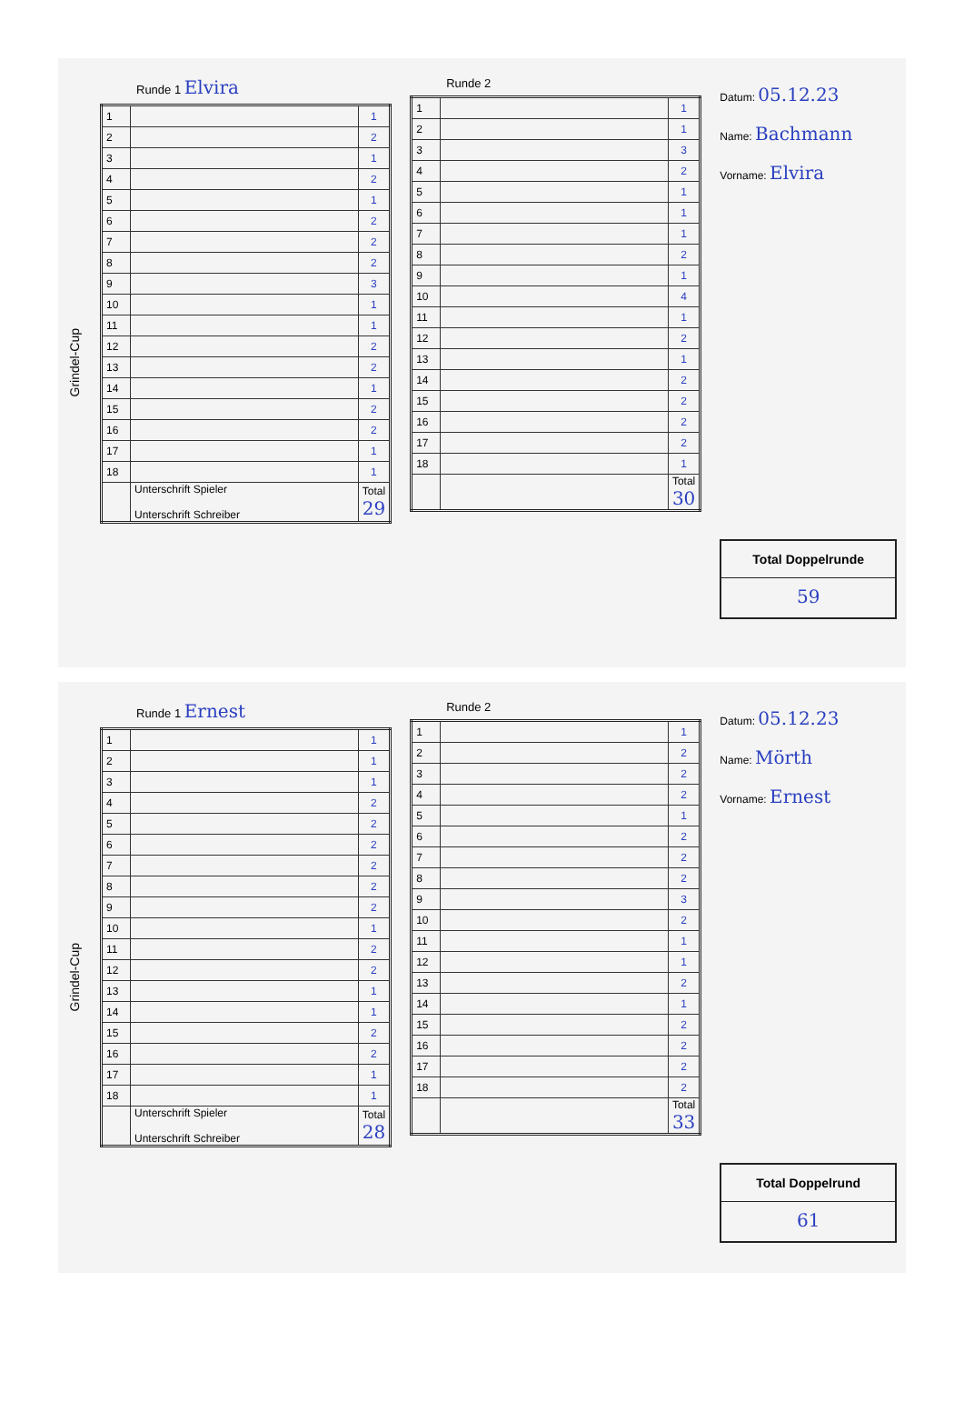Grindel-Cup
Runde 1 Elvira
| 1 | | 1 |
| 2 | | 2 |
| 3 | | 1 |
| 4 | | 2 |
| 5 | | 1 |
| 6 | | 2 |
| 7 | | 2 |
| 8 | | 2 |
| 9 | | 3 |
| 10 | | 1 |
| 11 | | 1 |
| 12 | | 2 |
| 13 | | 2 |
| 14 | | 1 |
| 15 | | 2 |
| 16 | | 2 |
| 17 | | 1 |
| 18 | | 1 |
| | Unterschrift Spieler Unterschrift Schreiber | Total 29 |
Runde 2
| 1 | | 1 |
| 2 | | 1 |
| 3 | | 3 |
| 4 | | 2 |
| 5 | | 1 |
| 6 | | 1 |
| 7 | | 1 |
| 8 | | 2 |
| 9 | | 1 |
| 10 | | 4 |
| 11 | | 1 |
| 12 | | 2 |
| 13 | | 1 |
| 14 | | 2 |
| 15 | | 2 |
| 16 | | 2 |
| 17 | | 2 |
| 18 | | 1 |
| | | Total 30 |
Datum: 05.12.23
Name: Bachmann
Vorname: Elvira
Total Doppelrunde
59
Grindel-Cup
Runde 1 Ernest
| 1 | | 1 |
| 2 | | 1 |
| 3 | | 1 |
| 4 | | 2 |
| 5 | | 2 |
| 6 | | 2 |
| 7 | | 2 |
| 8 | | 2 |
| 9 | | 2 |
| 10 | | 1 |
| 11 | | 2 |
| 12 | | 2 |
| 13 | | 1 |
| 14 | | 1 |
| 15 | | 2 |
| 16 | | 2 |
| 17 | | 1 |
| 18 | | 1 |
| | Unterschrift Spieler Unterschrift Schreiber | Total 28 |
Runde 2
| 1 | | 1 |
| 2 | | 2 |
| 3 | | 2 |
| 4 | | 2 |
| 5 | | 1 |
| 6 | | 2 |
| 7 | | 2 |
| 8 | | 2 |
| 9 | | 3 |
| 10 | | 2 |
| 11 | | 1 |
| 12 | | 1 |
| 13 | | 2 |
| 14 | | 1 |
| 15 | | 2 |
| 16 | | 2 |
| 17 | | 2 |
| 18 | | 2 |
| | | Total 33 |
Datum: 05.12.23
Name: Mörth
Vorname: Ernest
Total Doppelrund
61